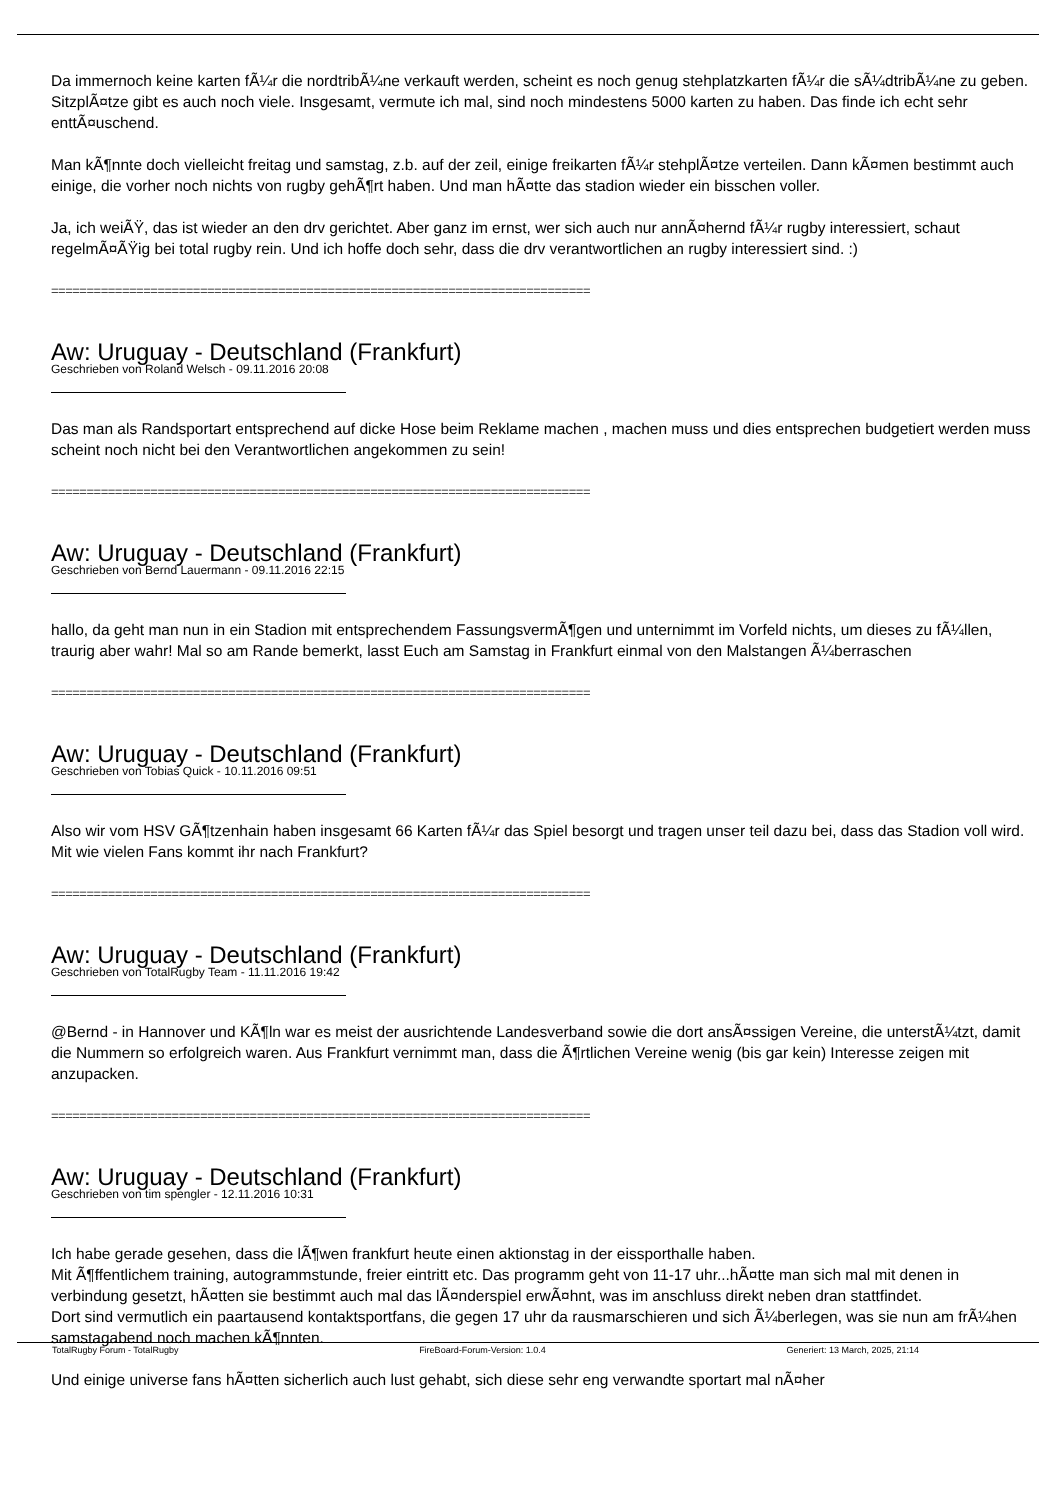Da immernoch keine karten fÃ¼r die nordtribÃ¼ne verkauft werden, scheint es noch genug stehplatzkarten fÃ¼r die sÃ¼dtribÃ¼ne zu geben. SitzplÃ¤tze gibt es auch noch viele. Insgesamt, vermute ich mal, sind noch mindestens 5000 karten zu haben. Das finde ich echt sehr enttÃ¤uschend.
Man kÃ¶nnte doch vielleicht freitag und samstag, z.b. auf der zeil, einige freikarten fÃ¼r stehplÃ¤tze verteilen. Dann kÃ¤men bestimmt auch einige, die vorher noch nichts von rugby gehÃ¶rt haben. Und man hÃ¤tte das stadion wieder ein bisschen voller.
Ja, ich weiÃŸ, das ist wieder an den drv gerichtet. Aber ganz im ernst, wer sich auch nur annÃ¤hernd fÃ¼r rugby interessiert, schaut regelmÃ¤ÃŸig bei total rugby rein. Und ich hoffe doch sehr, dass die drv verantwortlichen an rugby interessiert sind. :)
============================================================================
Aw: Uruguay - Deutschland (Frankfurt)
Geschrieben von Roland Welsch - 09.11.2016 20:08
Das man als Randsportart entsprechend auf dicke Hose beim Reklame machen , machen muss und dies entsprechen budgetiert werden muss scheint noch nicht bei den Verantwortlichen angekommen zu sein!
============================================================================
Aw: Uruguay - Deutschland (Frankfurt)
Geschrieben von Bernd Lauermann - 09.11.2016 22:15
hallo, da geht man nun in ein Stadion mit entsprechendem FassungsvermÃ¶gen und unternimmt im Vorfeld nichts, um dieses zu fÃ¼llen, traurig aber wahr! Mal so am Rande bemerkt, lasst Euch am Samstag in Frankfurt einmal von den Malstangen Ã¼berraschen
============================================================================
Aw: Uruguay - Deutschland (Frankfurt)
Geschrieben von Tobias Quick - 10.11.2016 09:51
Also wir vom HSV GÃ¶tzenhain haben insgesamt 66 Karten fÃ¼r das Spiel besorgt und tragen unser teil dazu bei, dass das Stadion voll wird.
Mit wie vielen Fans kommt ihr nach Frankfurt?
============================================================================
Aw: Uruguay - Deutschland (Frankfurt)
Geschrieben von TotalRugby Team - 11.11.2016 19:42
@Bernd - in Hannover und KÃ¶ln war es meist der ausrichtende Landesverband sowie die dort ansÃ¤ssigen Vereine, die unterstÃ¼tzt, damit die Nummern so erfolgreich waren. Aus Frankfurt vernimmt man, dass die Ã¶rtlichen Vereine wenig (bis gar kein) Interesse zeigen mit anzupacken.
============================================================================
Aw: Uruguay - Deutschland (Frankfurt)
Geschrieben von tim spengler - 12.11.2016 10:31
Ich habe gerade gesehen, dass die lÃ¶wen frankfurt heute einen aktionstag in der eissporthalle haben.
Mit Ã¶ffentlichem training, autogrammstunde, freier eintritt etc. Das programm geht von 11-17 uhr...hÃ¤tte man sich mal mit denen in verbindung gesetzt, hÃ¤tten sie bestimmt auch mal das lÃ¤nderspiel erwÃ¤hnt, was im anschluss direkt neben dran stattfindet.
Dort sind vermutlich ein paartausend kontaktsportfans, die gegen 17 uhr da rausmarschieren und sich Ã¼berlegen, was sie nun am frÃ¼hen samstagabend noch machen kÃ¶nnten.
Und einige universe fans hÃ¤tten sicherlich auch lust gehabt, sich diese sehr eng verwandte sportart mal nÃ¤her
TotalRugby Forum - TotalRugby FireBoard-Forum-Version: 1.0.4 Generiert: 13 March, 2025, 21:14